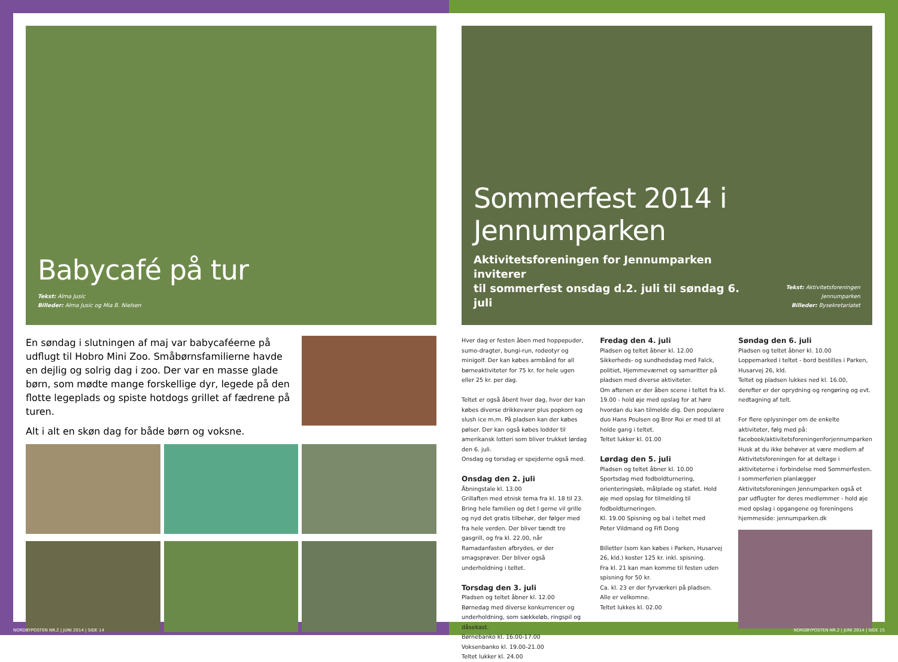Babycafé på tur
Tekst: Alma Jusic
Billeder: Alma Jusic og Mia B. Nielsen
En søndag i slutningen af maj var babycaféerne på udflugt til Hobro Mini Zoo. Småbørnsfamilierne havde en dejlig og solrig dag i zoo. Der var en masse glade børn, som mødte mange forskellige dyr, legede på den flotte legeplads og spiste hotdogs grillet af fædrene på turen.
Alt i alt en skøn dag for både børn og voksne.
NORDBYPOSTEN NR.2 | JUNI 2014 | SIDE 14
Sommerfest 2014 i Jennumparken
Aktivitetsforeningen for Jennumparken inviterer
til sommerfest onsdag d.2. juli til søndag 6. juli
Tekst: Aktivitetsforeningen Jennumparken
Billeder: Bysekretariatet
Hver dag er festen åben med hoppepuder, sumo-dragter, bungi-run, rodeotyr og minigolf. Der kan købes armbånd for all børneaktiviteter for 75 kr. for hele ugen eller 25 kr. per dag.
Teltet er også åbent hver dag, hvor der kan købes diverse drikkevarer plus popkorn og slush ice m.m. På pladsen kan der købes pølser. Der kan også købes lodder til amerikansk lotteri som bliver trukket lørdag den 6. juli.
Onsdag og torsdag er spejderne også med.
Onsdag den 2. juli
Åbningstale kl. 13.00
Grillaften med etnisk tema fra kl. 18 til 23. Bring hele familien og det I gerne vil grille og nyd det gratis tilbehør, der følger med fra hele verden. Der bliver tændt tre gasgrill, og fra kl. 22.00, når Ramadanfasten afbrydes, er der smagsprøver. Der bliver også underholdning i teltet.
Torsdag den 3. juli
Pladsen og teltet åbner kl. 12.00
Børnedag med diverse konkurrencer og underholdning, som sækkeløb, ringspil og dåsekast.
Børnebanko kl. 16.00-17.00
Voksenbanko kl. 19.00-21.00
Teltet lukker kl. 24.00
Fredag den 4. juli
Pladsen og teltet åbner kl. 12.00 Sikkerheds- og sundhedsdag med Falck, politiet, Hjemmeværnet og samaritter på pladsen med diverse aktiviteter.
Om aftenen er der åben scene i teltet fra kl. 19.00 - hold øje med opslag for at høre hvordan du kan tilmelde dig. Den populære duo Hans Poulsen og Bror Roi er med til at holde gang i teltet.
Teltet lukker kl. 01.00
Lørdag den 5. juli
Pladsen og teltet åbner kl. 10.00
Sportsdag med fodboldturnering, orienteringsløb, målplade og stafet. Hold øje med opslag for tilmelding til fodboldturneringen.
Kl. 19.00 Spisning og bal i teltet med
Peter Vildmand og Fifi Dong
Billetter (som kan købes i Parken, Husarvej 26, kld.) koster 125 kr. inkl. spisning.
Fra kl. 21 kan man komme til festen uden spisning for 50 kr.
Ca. kl. 23 er der fyrværkeri på pladsen.
Alle er velkomne.
Teltet lukkes kl. 02.00
Søndag den 6. juli
Pladsen og teltet åbner kl. 10.00
Loppemarked i teltet - bord bestilles i Parken, Husarvej 26, kld.
Teltet og pladsen lukkes ned kl. 16.00, derefter er der oprydning og rengøring og evt. nedtagning af telt.
For flere oplysninger om de enkelte aktiviteter, følg med på:
facebook/aktivitetsforeningenforjennumparken
Husk at du ikke behøver at være medlem af Aktivitetsforeningen for at deltage i aktiviteterne i forbindelse med Sommerfesten.
I sommerferien planlægger Aktivitetsforeningen Jennumparken også et par udflugter for deres medlemmer - hold øje med opslag i opgangene og foreningens hjemmeside: jennumparken.dk
NORDBYPOSTEN NR.2 | JUNI 2014 | SIDE 15